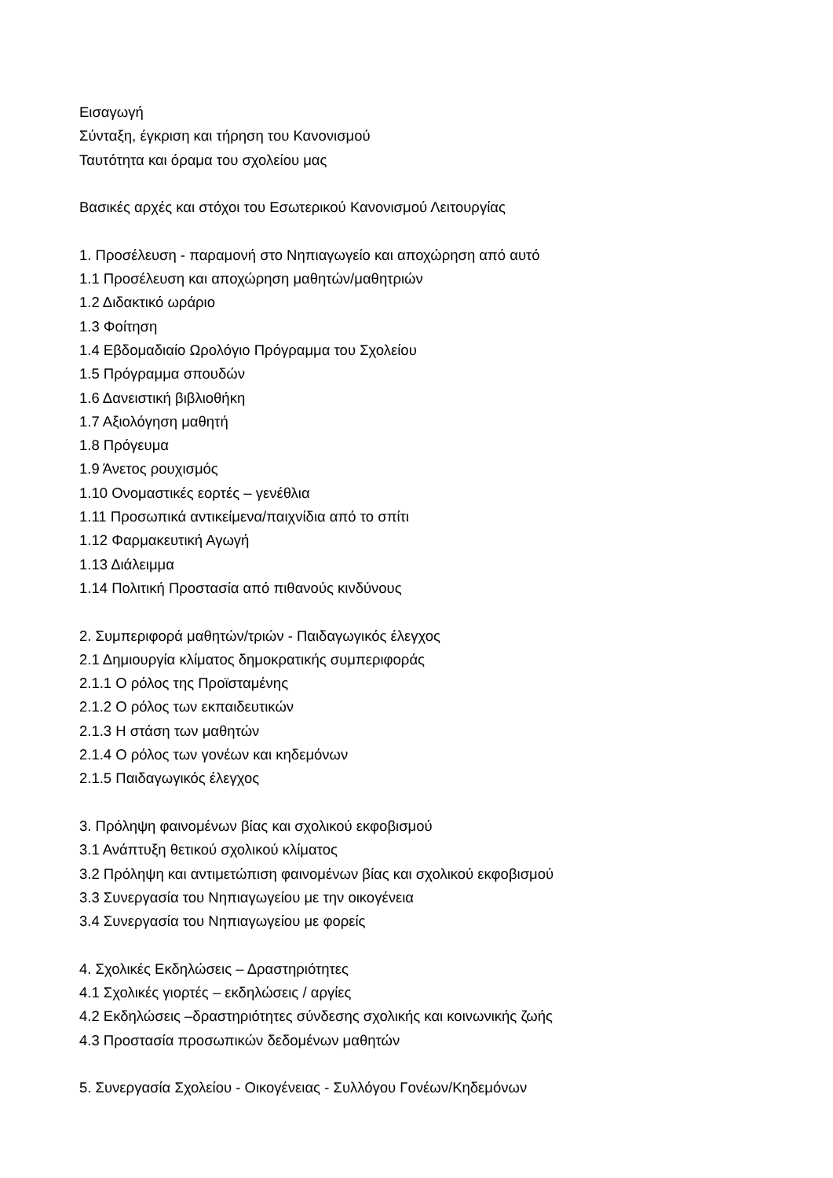Εισαγωγή
Σύνταξη, έγκριση και τήρηση του Κανονισμού
Ταυτότητα και όραμα του σχολείου μας
Βασικές αρχές και στόχοι του Εσωτερικού Κανονισμού Λειτουργίας
1. Προσέλευση - παραμονή στο Νηπιαγωγείο και αποχώρηση από αυτό
1.1 Προσέλευση και αποχώρηση μαθητών/μαθητριών
1.2 Διδακτικό ωράριο
1.3 Φοίτηση
1.4 Εβδομαδιαίο Ωρολόγιο Πρόγραμμα του Σχολείου
1.5 Πρόγραμμα σπουδών
1.6 Δανειστική βιβλιοθήκη
1.7 Αξιολόγηση μαθητή
1.8 Πρόγευμα
1.9 Άνετος ρουχισμός
1.10 Ονομαστικές εορτές – γενέθλια
1.11 Προσωπικά αντικείμενα/παιχνίδια από το σπίτι
1.12 Φαρμακευτική Αγωγή
1.13 Διάλειμμα
1.14 Πολιτική Προστασία από πιθανούς κινδύνους
2. Συμπεριφορά μαθητών/τριών - Παιδαγωγικός έλεγχος
2.1 Δημιουργία κλίματος δημοκρατικής συμπεριφοράς
2.1.1 Ο ρόλος της Προϊσταμένης
2.1.2 Ο ρόλος των εκπαιδευτικών
2.1.3 Η στάση των μαθητών
2.1.4 Ο ρόλος των γονέων και κηδεμόνων
2.1.5 Παιδαγωγικός έλεγχος
3. Πρόληψη φαινομένων βίας και σχολικού εκφοβισμού
3.1 Ανάπτυξη θετικού σχολικού κλίματος
3.2 Πρόληψη και αντιμετώπιση φαινομένων βίας και σχολικού εκφοβισμού
3.3 Συνεργασία του Νηπιαγωγείου με την οικογένεια
3.4 Συνεργασία του Νηπιαγωγείου με φορείς
4. Σχολικές Εκδηλώσεις – Δραστηριότητες
4.1 Σχολικές γιορτές – εκδηλώσεις / αργίες
4.2 Εκδηλώσεις –δραστηριότητες σύνδεσης σχολικής και κοινωνικής ζωής
4.3 Προστασία προσωπικών δεδομένων μαθητών
5. Συνεργασία Σχολείου - Οικογένειας - Συλλόγου Γονέων/Κηδεμόνων